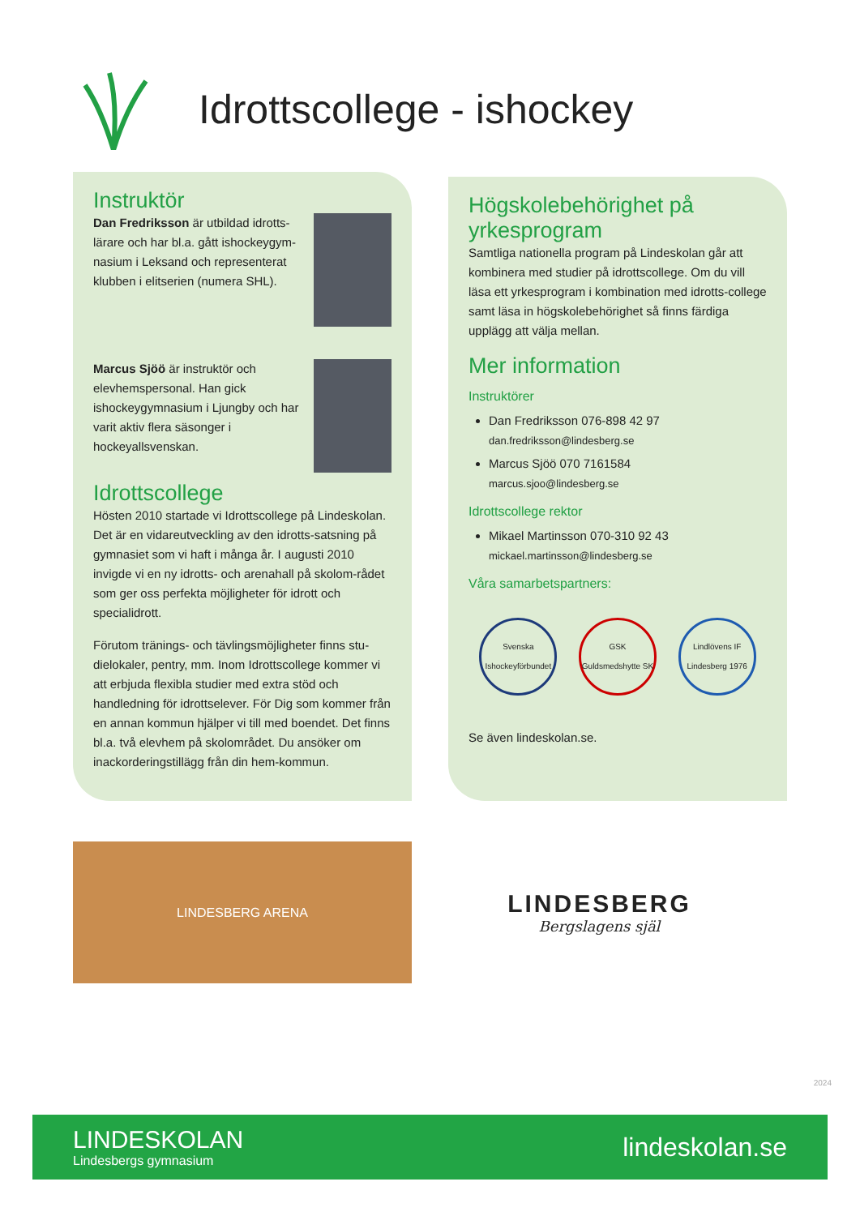Idrottscollege - ishockey
Instruktör
Dan Fredriksson är utbildad idrotts-lärare och har bl.a. gått ishockeygym-nasium i Leksand och representerat klubben i elitserien (numera SHL).
Marcus Sjöö är instruktör och elevhemspersonal. Han gick ishockeygymnasium i Ljungby och har varit aktiv flera säsonger i hockeyallsvenskan.
Idrottscollege
Hösten 2010 startade vi Idrottscollege på Lindeskolan. Det är en vidareutveckling av den idrotts-satsning på gymnasiet som vi haft i många år. I augusti 2010 invigde vi en ny idrotts- och arenahall på skolom-rådet som ger oss perfekta möjligheter för idrott och specialidrott.
Förutom tränings- och tävlingsmöjligheter finns stu-dielokaler, pentry, mm. Inom Idrottscollege kommer vi att erbjuda flexibla studier med extra stöd och handledning för idrottselever. För Dig som kommer från en annan kommun hjälper vi till med boendet. Det finns bl.a. två elevhem på skolområdet. Du ansöker om inackorderingstillägg från din hem-kommun.
Högskolebehörighet på yrkesprogram
Samtliga nationella program på Lindeskolan går att kombinera med studier på idrottscollege. Om du vill läsa ett yrkesprogram i kombination med idrotts-college samt läsa in högskolebehörighet så finns färdiga upplägg att välja mellan.
Mer information
Instruktörer
Dan Fredriksson 076-898 42 97
dan.fredriksson@lindesberg.se
Marcus Sjöö 070 7161584
marcus.sjoo@lindesberg.se
Idrottscollege rektor
Mikael Martinsson 070-310 92 43
mickael.martinsson@lindesberg.se
Våra samarbetspartners:
Svenska Ishockeyförbundet
GSK Guldsmedshytte SK
Lindlövens IF Lindesberg 1976
Se även lindeskolan.se.
LINDESBERG ARENA
LINDESBERG
Bergslagens själ
2024
LINDESKOLAN
Lindesbergs gymnasium
lindeskolan.se